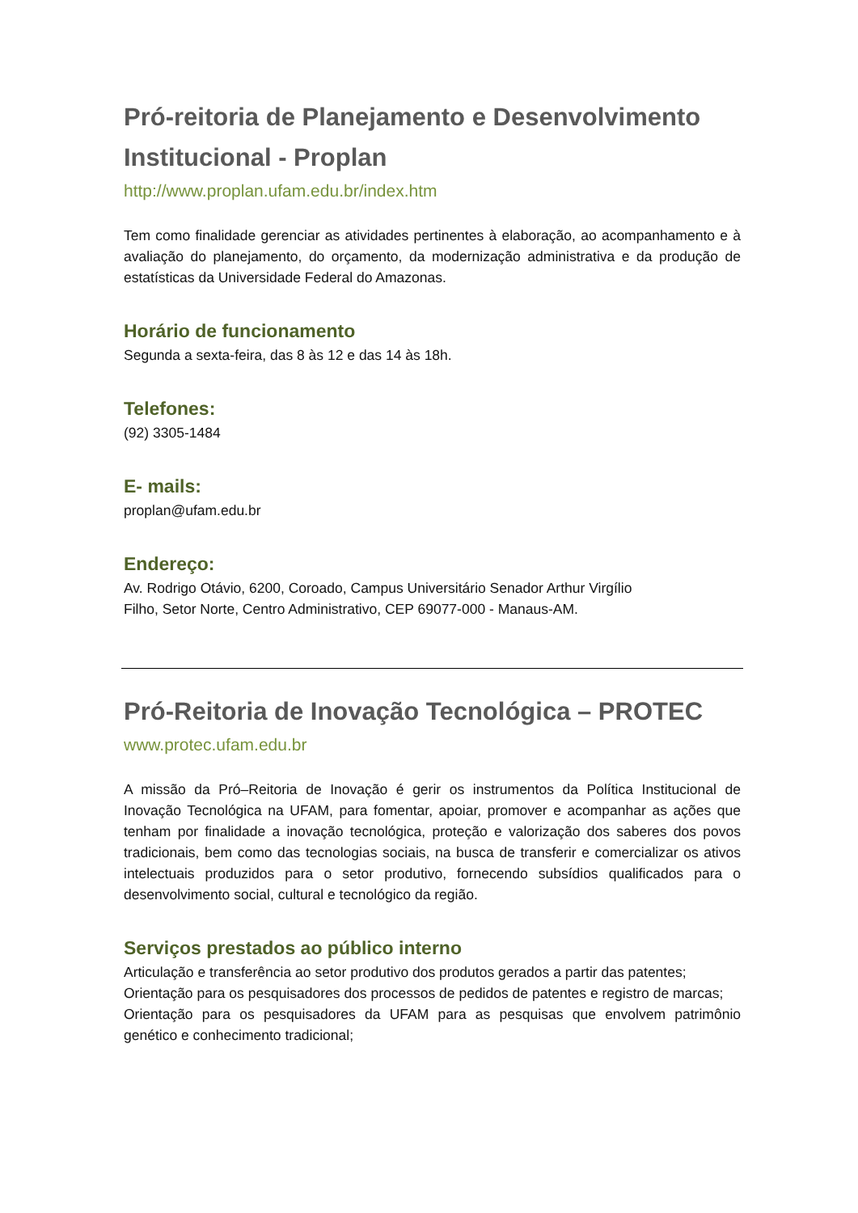Pró-reitoria de Planejamento e Desenvolvimento Institucional - Proplan
http://www.proplan.ufam.edu.br/index.htm
Tem como finalidade gerenciar as atividades pertinentes à elaboração, ao acompanhamento e à avaliação do planejamento, do orçamento, da modernização administrativa e da produção de estatísticas da Universidade Federal do Amazonas.
Horário de funcionamento
Segunda a sexta-feira, das 8 às 12 e das 14 às 18h.
Telefones:
(92) 3305-1484
E- mails:
proplan@ufam.edu.br
Endereço:
Av. Rodrigo Otávio, 6200, Coroado, Campus Universitário Senador Arthur Virgílio
Filho, Setor Norte, Centro Administrativo, CEP 69077-000 - Manaus-AM.
Pró-Reitoria de Inovação Tecnológica – PROTEC
www.protec.ufam.edu.br
A missão da Pró–Reitoria de Inovação é gerir os instrumentos da Política Institucional de Inovação Tecnológica na UFAM, para fomentar, apoiar, promover e acompanhar as ações que tenham por finalidade a inovação tecnológica, proteção e valorização dos saberes dos povos tradicionais, bem como das tecnologias sociais, na busca de transferir e comercializar os ativos intelectuais produzidos para o setor produtivo, fornecendo subsídios qualificados para o desenvolvimento social, cultural e tecnológico da região.
Serviços prestados ao público interno
Articulação e transferência ao setor produtivo dos produtos gerados a partir das patentes;
Orientação para os pesquisadores dos processos de pedidos de patentes e registro de marcas;
Orientação para os pesquisadores da UFAM para as pesquisas que envolvem patrimônio genético e conhecimento tradicional;